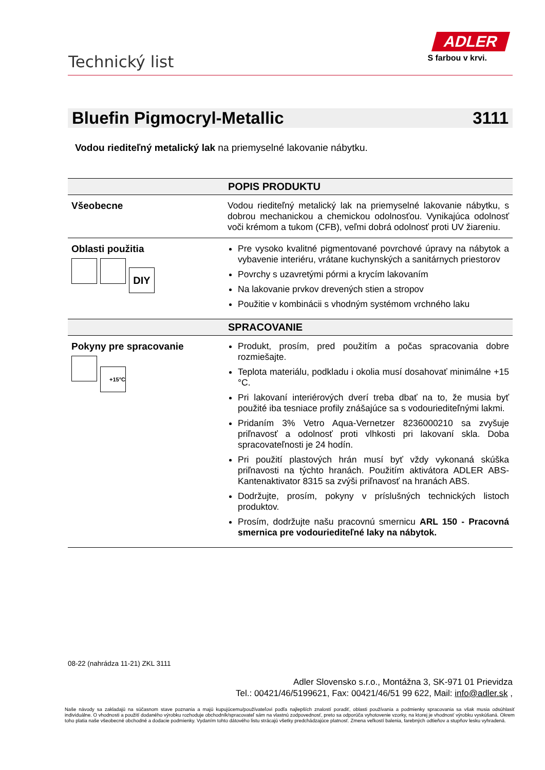Technický list
ADLER
S farbou v krvi.
Bluefin Pigmocryl-Metallic 3111
Vodou riediteľný metalický lak na priemyselné lakovanie nábytku.
| POPIS PRODUKTU | |
| --- | --- |
| Všeobecne | Vodou riediteľný metalický lak na priemyselné lakovanie nábytku, s dobrou mechanickou a chemickou odolnosťou. Vynikajúca odolnosť voči krémom a tukom (CFB), veľmi dobrá odolnosť proti UV žiareniu. |
| Oblasti použitia DIY | Pre vysoko kvalitné pigmentované povrchové úpravy na nábytok a vybavenie interiéru, vrátane kuchynských a sanitárnych priestorov Povrchy s uzavretými pórmi a krycím lakovaním Na lakovanie prvkov drevených stien a stropov Použitie v kombinácii s vhodným systémom vrchného laku |
| SPRACOVANIE | |
| Pokyny pre spracovanie +15°C | Produkt, prosím, pred použitím a počas spracovania dobre rozmiešajte. Teplota materiálu, podkladu i okolia musí dosahovať minimálne +15 °C. Pri lakovaní interiérových dverí treba dbať na to, že musia byť použité iba tesniace profily znášajúce sa s vodouriediteľnými lakmi. Pridaním 3% Vetro Aqua-Vernetzer 8236000210 sa zvyšuje priľnavosť a odolnosť proti vlhkosti pri lakovaní skla. Doba spracovateľnosti je 24 hodín. Pri použití plastových hrán musí byť vždy vykonaná skúška priľnavosti na týchto hranách. Použitím aktivátora ADLER ABS-Kantenaktivator 8315 sa zvýši priľnavosť na hranách ABS. Dodržujte, prosím, pokyny v príslušných technických listoch produktov. Prosím, dodržujte našu pracovnú smernicu ARL 150 - Pracovná smernica pre vodouriediteľné laky na nábytok. |
08-22 (nahrádza 11-21) ZKL 3111
Adler Slovensko s.r.o., Montážna 3, SK-971 01 Prievidza
Tel.: 00421/46/5199621, Fax: 00421/46/51 99 622, Mail: info@adler.sk ,
Naše návody sa zakladajú na súčasnom stave poznania a majú kupujúcemu/používateľovi podľa najlepších znalostí poradiť, oblasti používania a podmienky spracovania sa však musia odsúhlasiť individuálne. O vhodnosti a použití dodaného výrobku rozhoduje obchodník/spracovateľ sám na vlastnú zodpovednosť, preto sa odporúča vyhotovenie vzorky, na ktorej je vhodnosť výrobku vyskúšaná. Okrem toho platia naše všeobecné obchodné a dodacie podmienky. Vydaním tohto dátového listu strácajú všetky predchádzajúce platnosť. Zmena veľkostí balenia, farebných odtieňov a stupňov lesku vyhradená.